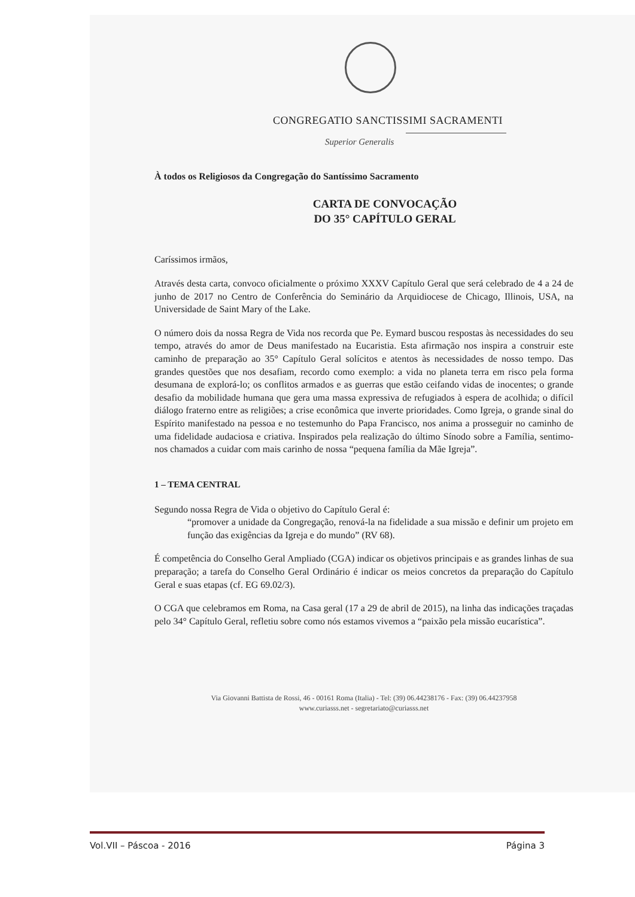CONGREGATIO SANCTISSIMI SACRAMENTI
Superior Generalis
À todos os Religiosos da Congregação do Santíssimo Sacramento
CARTA DE CONVOCAÇÃO
DO 35° CAPÍTULO GERAL
Caríssimos irmãos,
Através desta carta, convoco oficialmente o próximo XXXV Capítulo Geral que será celebrado de 4 a 24 de junho de 2017 no Centro de Conferência do Seminário da Arquidiocese de Chicago, Illinois, USA, na Universidade de Saint Mary of the Lake.
O número dois da nossa Regra de Vida nos recorda que Pe. Eymard buscou respostas às necessidades do seu tempo, através do amor de Deus manifestado na Eucaristia. Esta afirmação nos inspira a construir este caminho de preparação ao 35° Capítulo Geral solícitos e atentos às necessidades de nosso tempo. Das grandes questões que nos desafiam, recordo como exemplo: a vida no planeta terra em risco pela forma desumana de explorá-lo; os conflitos armados e as guerras que estão ceifando vidas de inocentes; o grande desafio da mobilidade humana que gera uma massa expressiva de refugiados à espera de acolhida; o difícil diálogo fraterno entre as religiões; a crise econômica que inverte prioridades. Como Igreja, o grande sinal do Espírito manifestado na pessoa e no testemunho do Papa Francisco, nos anima a prosseguir no caminho de uma fidelidade audaciosa e criativa. Inspirados pela realização do último Sínodo sobre a Família, sentimo-nos chamados a cuidar com mais carinho de nossa “pequena família da Mãe Igreja”.
1 – TEMA CENTRAL
Segundo nossa Regra de Vida o objetivo do Capítulo Geral é:
“promover a unidade da Congregação, renová-la na fidelidade a sua missão e definir um projeto em função das exigências da Igreja e do mundo” (RV 68).
É competência do Conselho Geral Ampliado (CGA) indicar os objetivos principais e as grandes linhas de sua preparação; a tarefa do Conselho Geral Ordinário é indicar os meios concretos da preparação do Capítulo Geral e suas etapas (cf. EG 69.02/3).
O CGA que celebramos em Roma, na Casa geral (17 a 29 de abril de 2015), na linha das indicações traçadas pelo 34° Capítulo Geral, refletiu sobre como nós estamos vivemos a “paixão pela missão eucarística”.
Via Giovanni Battista de Rossi, 46 - 00161 Roma (Italia) - Tel: (39) 06.44238176 - Fax: (39) 06.44237958
www.curiasss.net - segretariato@curiasss.net
Vol.VII – Páscoa - 2016 Página 3